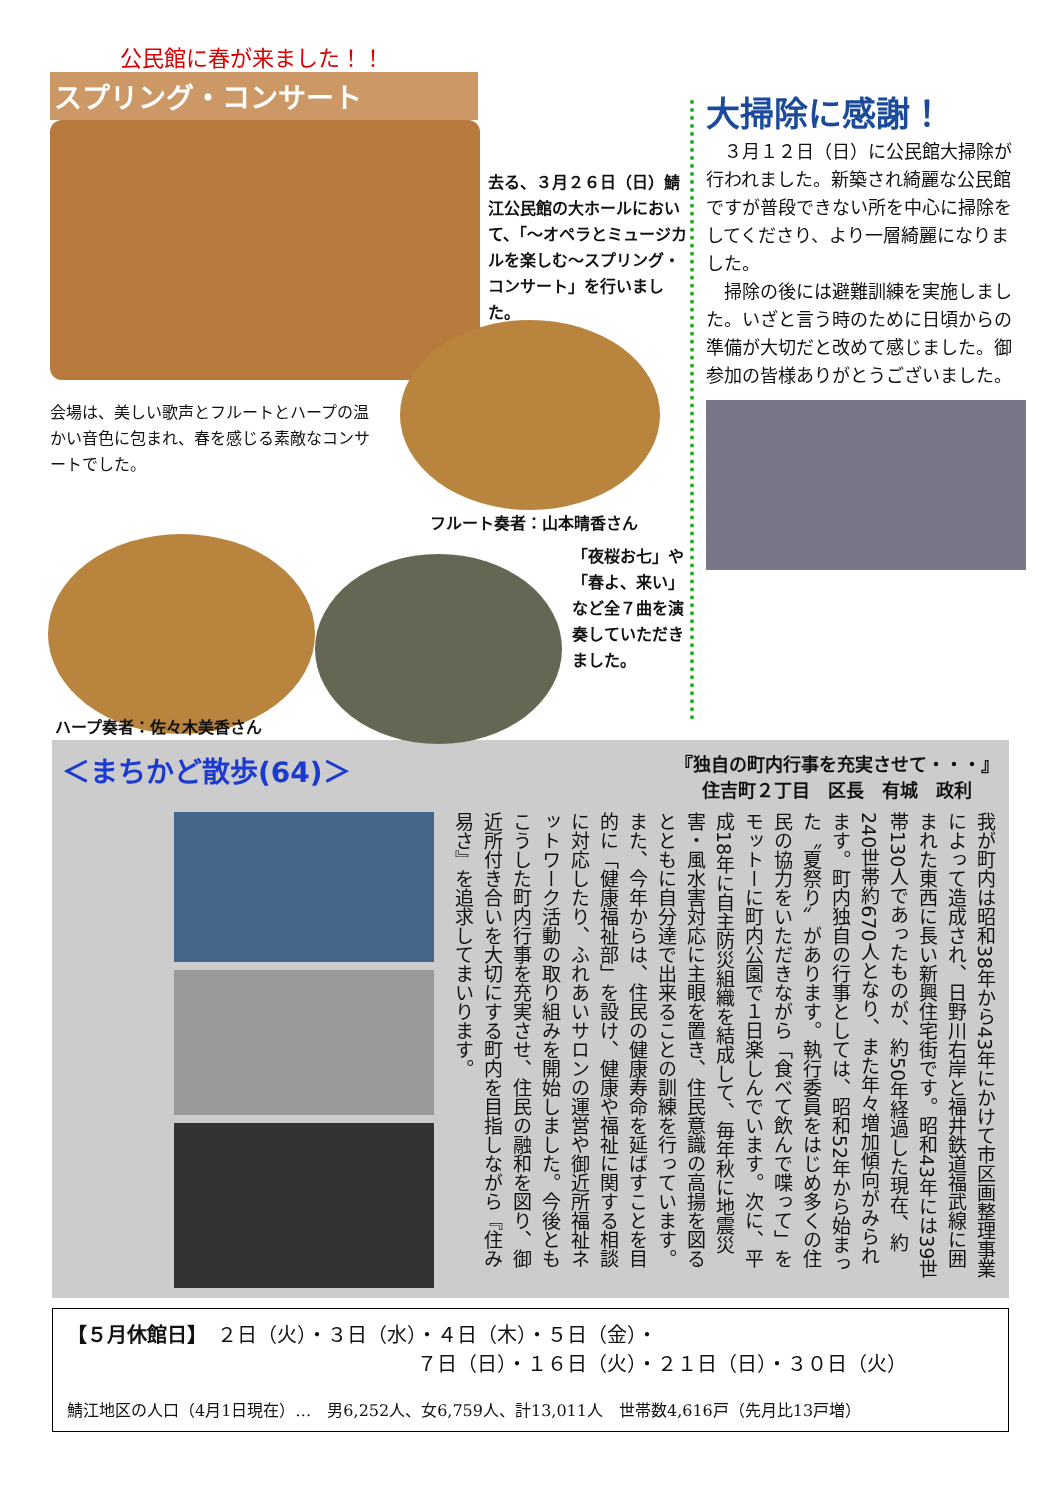公民館に春が来ました！！
スプリング・コンサート
去る、３月２６日（日）鯖江公民館の大ホールにおいて、「～オペラとミュージカルを楽しむ～スプリング・コンサート」を行いました。
会場は、美しい歌声とフルートとハープの温かい音色に包まれ、春を感じる素敵なコンサートでした。
フルート奏者：山本晴香さん
「夜桜お七」や「春よ、来い」など全７曲を演奏していただきました。
ハープ奏者：佐々木美香さん
大掃除に感謝！
　３月１２日（日）に公民館大掃除が行われました。新築され綺麗な公民館ですが普段できない所を中心に掃除をしてくださり、より一層綺麗になりました。
　掃除の後には避難訓練を実施しました。いざと言う時のために日頃からの準備が大切だと改めて感じました。御参加の皆様ありがとうございました。
＜まちかど散歩(64)＞ 『独自の町内行事を充実させて・・・』
住吉町２丁目　区長　有城　政利
我が町内は昭和38年から43年にかけて市区画整理事業によって造成され、日野川右岸と福井鉄道福武線に囲まれた東西に長い新興住宅街です。昭和43年には39世帯130人であったものが、約50年経過した現在、約240世帯約670人となり、また年々増加傾向がみられます。町内独自の行事としては、昭和52年から始まった〝夏祭り〟があります。執行委員をはじめ多くの住民の協力をいただきながら「食べて飲んで喋って」をモットーに町内公園で１日楽しんでいます。次に、平成18年に自主防災組織を結成して、毎年秋に地震災害・風水害対応に主眼を置き、住民意識の高揚を図るとともに自分達で出来ることの訓練を行っています。また、今年からは、住民の健康寿命を延ばすことを目的に「健康福祉部」を設け、健康や福祉に関する相談に対応したり、ふれあいサロンの運営や御近所福祉ネットワーク活動の取り組みを開始しました。今後ともこうした町内行事を充実させ、住民の融和を図り、御近所付き合いを大切にする町内を目指しながら『住み易さ』を追求してまいります。
【５月休館日】　２日（火）・３日（水）・４日（木）・５日（金）・
７日（日）・１６日（火）・２１日（日）・３０日（火）
鯖江地区の人口（4月1日現在）…　男6,252人、女6,759人、計13,011人　世帯数4,616戸（先月比13戸増）